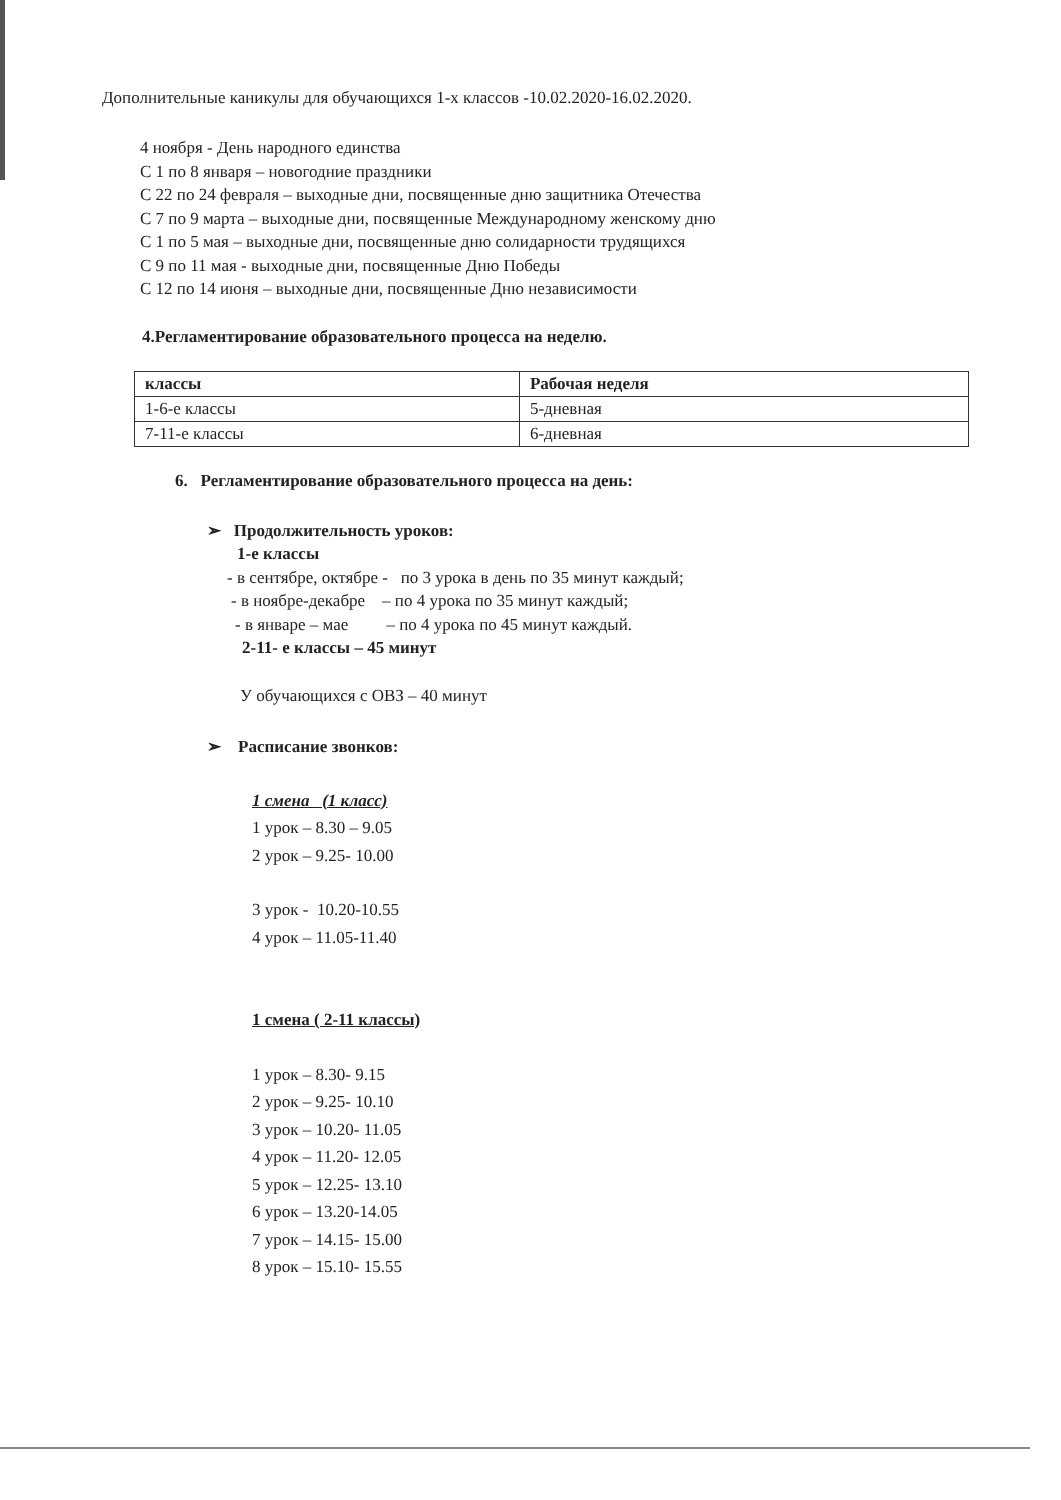Дополнительные каникулы для обучающихся 1-х классов -10.02.2020-16.02.2020.
4 ноября - День народного единства
С 1 по 8 января – новогодние праздники
С 22 по 24 февраля – выходные дни, посвященные дню защитника Отечества
С 7 по 9 марта – выходные дни, посвященные Международному женскому дню
С 1 по 5 мая – выходные дни, посвященные дню солидарности трудящихся
С 9 по 11 мая - выходные дни, посвященные Дню Победы
С 12 по 14 июня – выходные дни, посвященные Дню независимости
4.Регламентирование образовательного процесса на неделю.
| классы | Рабочая неделя |
| --- | --- |
| 1-6-е классы | 5-дневная |
| 7-11-е классы | 6-дневная |
6. Регламентирование образовательного процесса на день:
➢ Продолжительность уроков:
1-е классы
- в сентябре, октябре - по 3 урока в день по 35 минут каждый;
- в ноябре-декабре – по 4 урока по 35 минут каждый;
- в январе – мае – по 4 урока по 45 минут каждый.
2-11- е классы – 45 минут
У обучающихся с ОВЗ – 40 минут
➢ Расписание звонков:
1 смена (1 класс)
1 урок – 8.30 – 9.05
2 урок – 9.25- 10.00
3 урок - 10.20-10.55
4 урок – 11.05-11.40
1 смена ( 2-11 классы)
1 урок – 8.30- 9.15
2 урок – 9.25- 10.10
3 урок – 10.20- 11.05
4 урок – 11.20- 12.05
5 урок – 12.25- 13.10
6 урок – 13.20-14.05
7 урок – 14.15- 15.00
8 урок – 15.10- 15.55